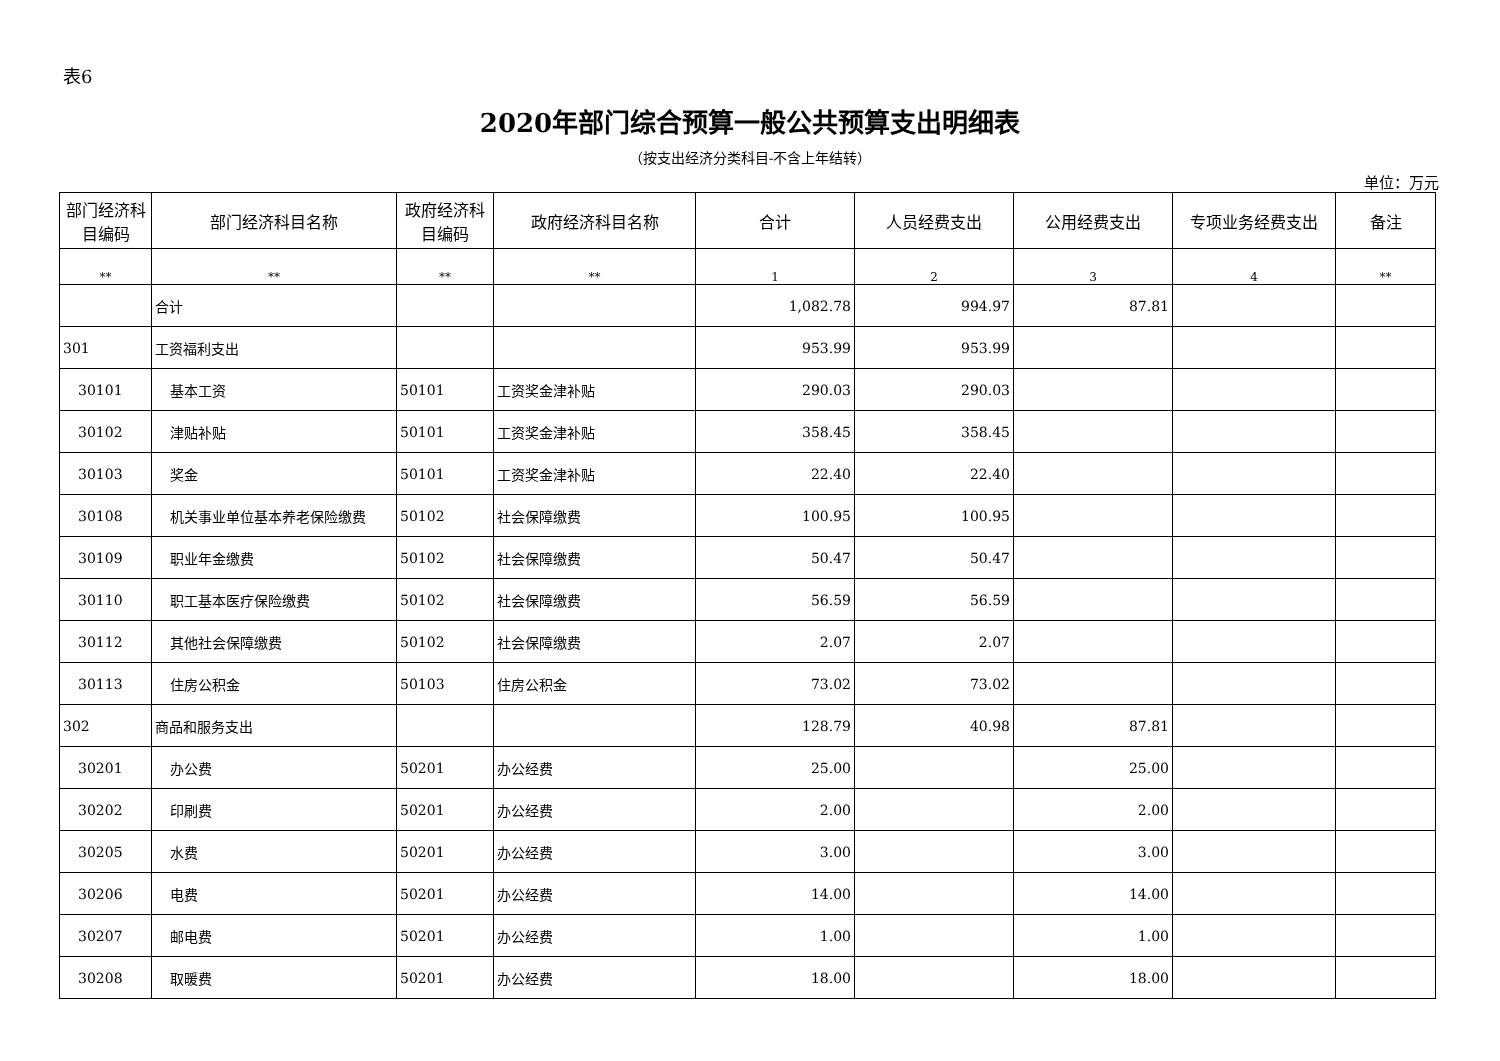表6
2020年部门综合预算一般公共预算支出明细表
（按支出经济分类科目-不含上年结转）
单位：万元
| 部门经济科目编码 | 部门经济科目名称 | 政府经济科目编码 | 政府经济科目名称 | 合计 | 人员经费支出 | 公用经费支出 | 专项业务经费支出 | 备注 |
| --- | --- | --- | --- | --- | --- | --- | --- | --- |
| ** | ** | ** | ** | 1 | 2 | 3 | 4 | ** |
| | 合计 | | | 1,082.78 | 994.97 | 87.81 | | |
| 301 | 工资福利支出 | | | 953.99 | 953.99 | | | |
| 30101 | 基本工资 | 50101 | 工资奖金津补贴 | 290.03 | 290.03 | | | |
| 30102 | 津贴补贴 | 50101 | 工资奖金津补贴 | 358.45 | 358.45 | | | |
| 30103 | 奖金 | 50101 | 工资奖金津补贴 | 22.40 | 22.40 | | | |
| 30108 | 机关事业单位基本养老保险缴费 | 50102 | 社会保障缴费 | 100.95 | 100.95 | | | |
| 30109 | 职业年金缴费 | 50102 | 社会保障缴费 | 50.47 | 50.47 | | | |
| 30110 | 职工基本医疗保险缴费 | 50102 | 社会保障缴费 | 56.59 | 56.59 | | | |
| 30112 | 其他社会保障缴费 | 50102 | 社会保障缴费 | 2.07 | 2.07 | | | |
| 30113 | 住房公积金 | 50103 | 住房公积金 | 73.02 | 73.02 | | | |
| 302 | 商品和服务支出 | | | 128.79 | 40.98 | 87.81 | | |
| 30201 | 办公费 | 50201 | 办公经费 | 25.00 | | 25.00 | | |
| 30202 | 印刷费 | 50201 | 办公经费 | 2.00 | | 2.00 | | |
| 30205 | 水费 | 50201 | 办公经费 | 3.00 | | 3.00 | | |
| 30206 | 电费 | 50201 | 办公经费 | 14.00 | | 14.00 | | |
| 30207 | 邮电费 | 50201 | 办公经费 | 1.00 | | 1.00 | | |
| 30208 | 取暖费 | 50201 | 办公经费 | 18.00 | | 18.00 | | |